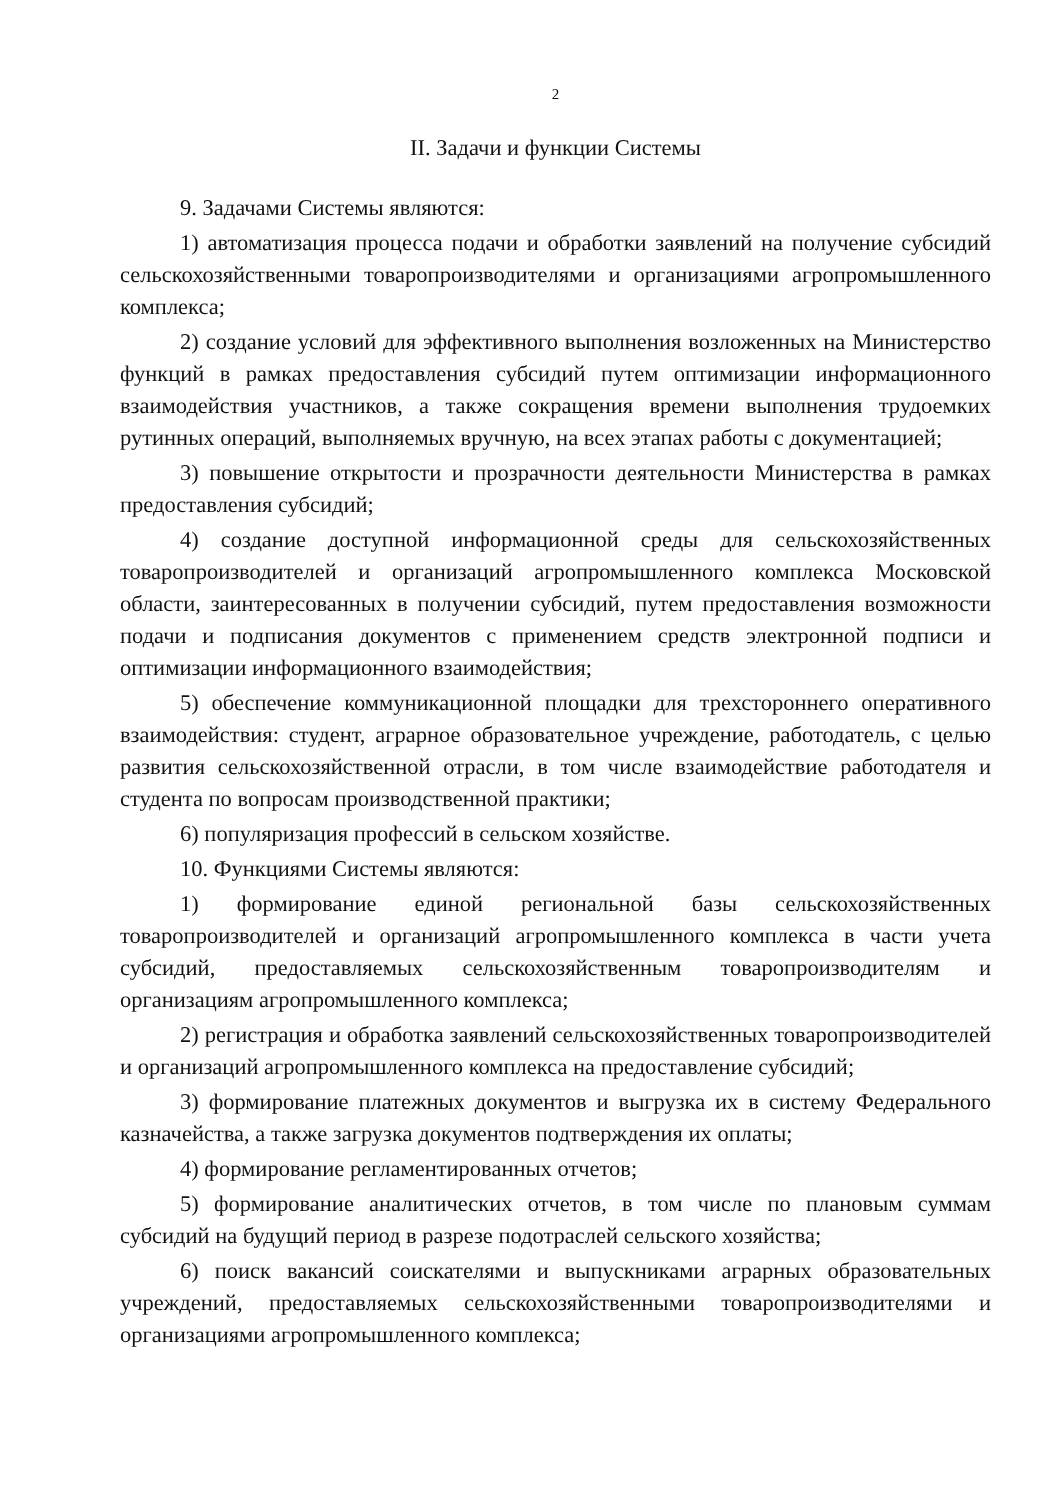2
II. Задачи и функции Системы
9. Задачами Системы являются:
1) автоматизация процесса подачи и обработки заявлений на получение субсидий сельскохозяйственными товаропроизводителями и организациями агропромышленного комплекса;
2) создание условий для эффективного выполнения возложенных на Министерство функций в рамках предоставления субсидий путем оптимизации информационного взаимодействия участников, а также сокращения времени выполнения трудоемких рутинных операций, выполняемых вручную, на всех этапах работы с документацией;
3) повышение открытости и прозрачности деятельности Министерства в рамках предоставления субсидий;
4) создание доступной информационной среды для сельскохозяйственных товаропроизводителей и организаций агропромышленного комплекса Московской области, заинтересованных в получении субсидий, путем предоставления возможности подачи и подписания документов с применением средств электронной подписи и оптимизации информационного взаимодействия;
5) обеспечение коммуникационной площадки для трехстороннего оперативного взаимодействия: студент, аграрное образовательное учреждение, работодатель, с целью развития сельскохозяйственной отрасли, в том числе взаимодействие работодателя и студента по вопросам производственной практики;
6) популяризация профессий в сельском хозяйстве.
10. Функциями Системы являются:
1) формирование единой региональной базы сельскохозяйственных товаропроизводителей и организаций агропромышленного комплекса в части учета субсидий, предоставляемых сельскохозяйственным товаропроизводителям и организациям агропромышленного комплекса;
2) регистрация и обработка заявлений сельскохозяйственных товаропроизводителей и организаций агропромышленного комплекса на предоставление субсидий;
3) формирование платежных документов и выгрузка их в систему Федерального казначейства, а также загрузка документов подтверждения их оплаты;
4) формирование регламентированных отчетов;
5) формирование аналитических отчетов, в том числе по плановым суммам субсидий на будущий период в разрезе подотраслей сельского хозяйства;
6) поиск вакансий соискателями и выпускниками аграрных образовательных учреждений, предоставляемых сельскохозяйственными товаропроизводителями и организациями агропромышленного комплекса;